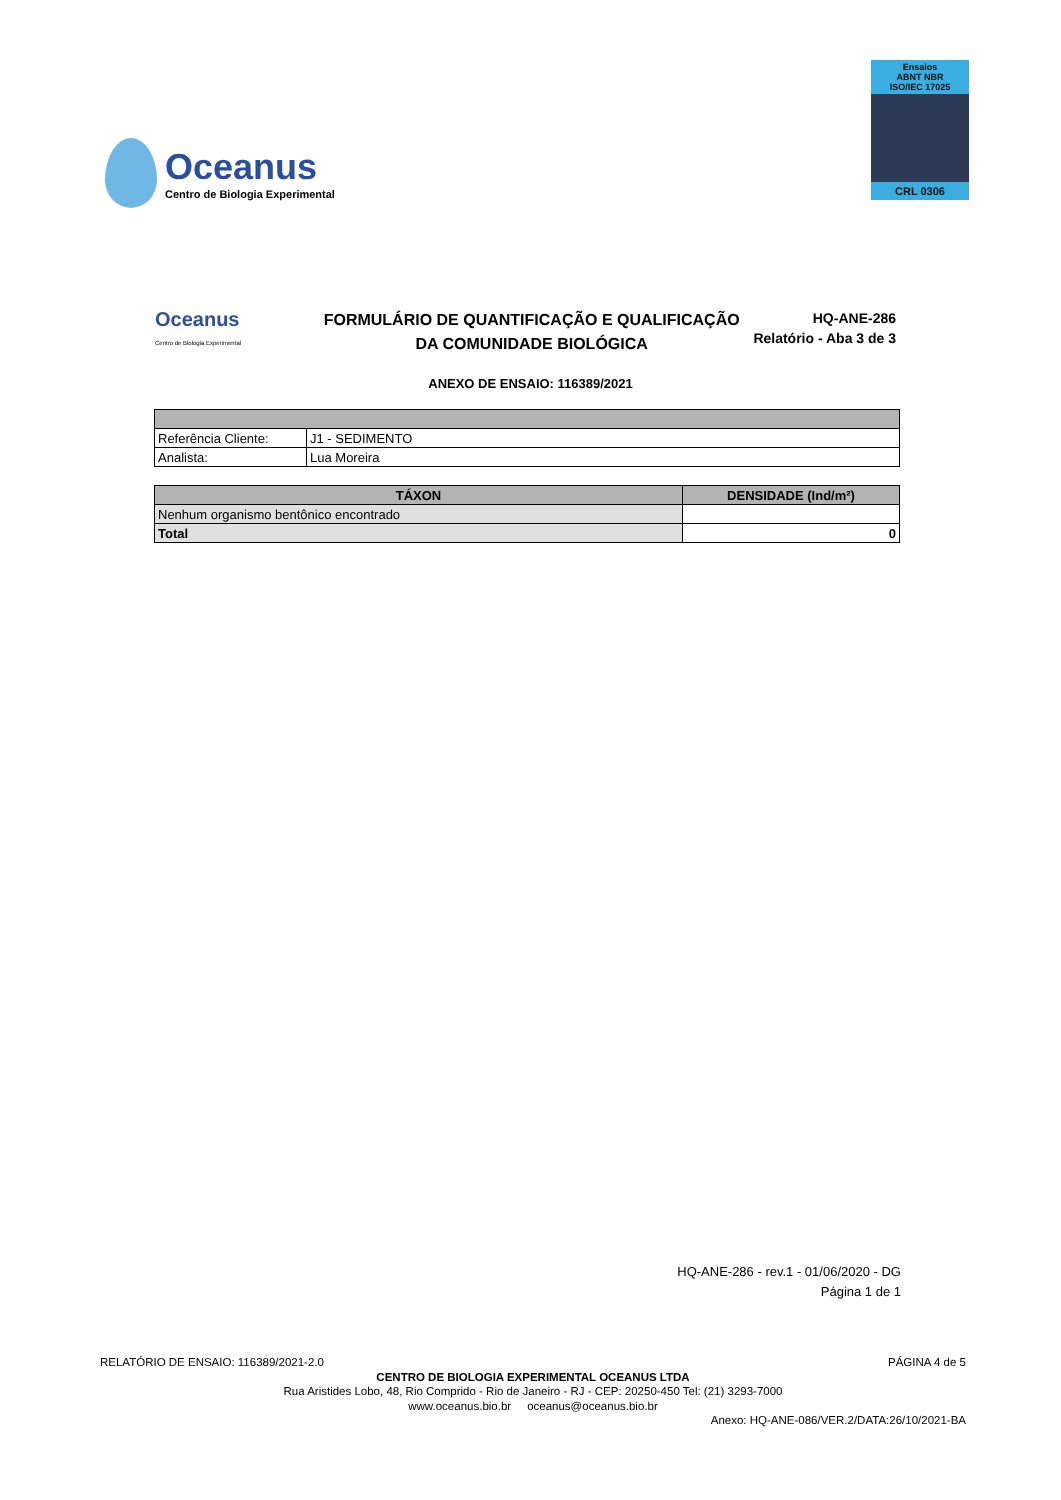Oceanus
Centro de Biologia Experimental
Ensaios
ABNT NBR
ISO/IEC 17025
CRL 0306
Oceanus
Centro de Biologia Experimental
FORMULÁRIO DE QUANTIFICAÇÃO E QUALIFICAÇÃO
DA COMUNIDADE BIOLÓGICA
HQ-ANE-286
Relatório - Aba 3 de 3
ANEXO DE ENSAIO: 116389/2021
| Referência Cliente: | J1 - SEDIMENTO |
| Analista: | Lua Moreira |
| TÁXON | DENSIDADE (Ind/m²) |
| --- | --- |
| Nenhum organismo bentônico encontrado | |
| Total | 0 |
HQ-ANE-286 - rev.1 - 01/06/2020 - DG
Página 1 de 1
RELATÓRIO DE ENSAIO: 116389/2021-2.0 PÁGINA 4 de 5
CENTRO DE BIOLOGIA EXPERIMENTAL OCEANUS LTDA
Rua Aristides Lobo, 48, Rio Comprido - Rio de Janeiro - RJ - CEP: 20250-450 Tel: (21) 3293-7000
www.oceanus.bio.br oceanus@oceanus.bio.br
Anexo: HQ-ANE-086/VER.2/DATA:26/10/2021-BA